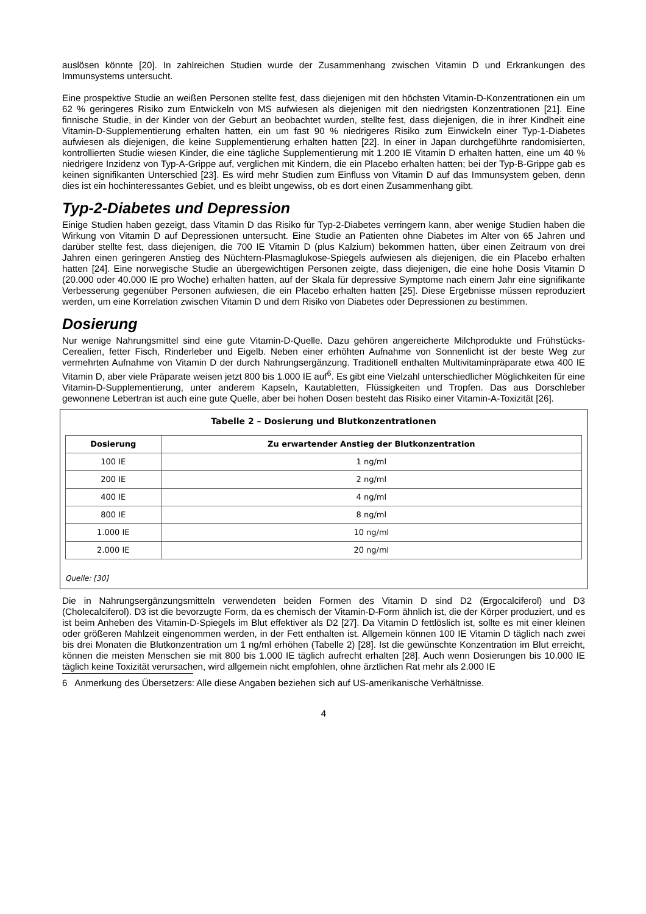auslösen könnte [20]. In zahlreichen Studien wurde der Zusammenhang zwischen Vitamin D und Erkrankungen des Immunsystems untersucht.
Eine prospektive Studie an weißen Personen stellte fest, dass diejenigen mit den höchsten Vitamin-D-Konzentrationen ein um 62 % geringeres Risiko zum Entwickeln von MS aufwiesen als diejenigen mit den niedrigsten Konzentrationen [21]. Eine finnische Studie, in der Kinder von der Geburt an beobachtet wurden, stellte fest, dass diejenigen, die in ihrer Kindheit eine Vitamin-D-Supplementierung erhalten hatten, ein um fast 90 % niedrigeres Risiko zum Einwickeln einer Typ-1-Diabetes aufwiesen als diejenigen, die keine Supplementierung erhalten hatten [22]. In einer in Japan durchgeführte randomisierten, kontrollierten Studie wiesen Kinder, die eine tägliche Supplementierung mit 1.200 IE Vitamin D erhalten hatten, eine um 40 % niedrigere Inzidenz von Typ-A-Grippe auf, verglichen mit Kindern, die ein Placebo erhalten hatten; bei der Typ-B-Grippe gab es keinen signifikanten Unterschied [23]. Es wird mehr Studien zum Einfluss von Vitamin D auf das Immunsystem geben, denn dies ist ein hochinteressantes Gebiet, und es bleibt ungewiss, ob es dort einen Zusammenhang gibt.
Typ-2-Diabetes und Depression
Einige Studien haben gezeigt, dass Vitamin D das Risiko für Typ-2-Diabetes verringern kann, aber wenige Studien haben die Wirkung von Vitamin D auf Depressionen untersucht. Eine Studie an Patienten ohne Diabetes im Alter von 65 Jahren und darüber stellte fest, dass diejenigen, die 700 IE Vitamin D (plus Kalzium) bekommen hatten, über einen Zeitraum von drei Jahren einen geringeren Anstieg des Nüchtern-Plasmaglukose-Spiegels aufwiesen als diejenigen, die ein Placebo erhalten hatten [24]. Eine norwegische Studie an übergewichtigen Personen zeigte, dass diejenigen, die eine hohe Dosis Vitamin D (20.000 oder 40.000 IE pro Woche) erhalten hatten, auf der Skala für depressive Symptome nach einem Jahr eine signifikante Verbesserung gegenüber Personen aufwiesen, die ein Placebo erhalten hatten [25]. Diese Ergebnisse müssen reproduziert werden, um eine Korrelation zwischen Vitamin D und dem Risiko von Diabetes oder Depressionen zu bestimmen.
Dosierung
Nur wenige Nahrungsmittel sind eine gute Vitamin-D-Quelle. Dazu gehören angereicherte Milchprodukte und Frühstücks-Cerealien, fetter Fisch, Rinderleber und Eigelb. Neben einer erhöhten Aufnahme von Sonnenlicht ist der beste Weg zur vermehrten Aufnahme von Vitamin D der durch Nahrungsergänzung. Traditionell enthalten Multivitaminpräparate etwa 400 IE Vitamin D, aber viele Präparate weisen jetzt 800 bis 1.000 IE auf<sup>6</sup>. Es gibt eine Vielzahl unterschiedlicher Möglichkeiten für eine Vitamin-D-Supplementierung, unter anderem Kapseln, Kautabletten, Flüssigkeiten und Tropfen. Das aus Dorschleber gewonnene Lebertran ist auch eine gute Quelle, aber bei hohen Dosen besteht das Risiko einer Vitamin-A-Toxizität [26].
Tabelle 2 – Dosierung und Blutkonzentrationen
| Dosierung | Zu erwartender Anstieg der Blutkonzentration |
| --- | --- |
| 100 IE | 1 ng/ml |
| 200 IE | 2 ng/ml |
| 400 IE | 4 ng/ml |
| 800 IE | 8 ng/ml |
| 1.000 IE | 10 ng/ml |
| 2.000 IE | 20 ng/ml |
Quelle: [30]
Die in Nahrungsergänzungsmitteln verwendeten beiden Formen des Vitamin D sind D2 (Ergocalciferol) und D3 (Cholecalciferol). D3 ist die bevorzugte Form, da es chemisch der Vitamin-D-Form ähnlich ist, die der Körper produziert, und es ist beim Anheben des Vitamin-D-Spiegels im Blut effektiver als D2 [27]. Da Vitamin D fettlöslich ist, sollte es mit einer kleinen oder größeren Mahlzeit eingenommen werden, in der Fett enthalten ist. Allgemein können 100 IE Vitamin D täglich nach zwei bis drei Monaten die Blutkonzentration um 1 ng/ml erhöhen (Tabelle 2) [28]. Ist die gewünschte Konzentration im Blut erreicht, können die meisten Menschen sie mit 800 bis 1.000 IE täglich aufrecht erhalten [28]. Auch wenn Dosierungen bis 10.000 IE täglich keine Toxizität verursachen, wird allgemein nicht empfohlen, ohne ärztlichen Rat mehr als 2.000 IE
6 Anmerkung des Übersetzers: Alle diese Angaben beziehen sich auf US-amerikanische Verhältnisse.
4